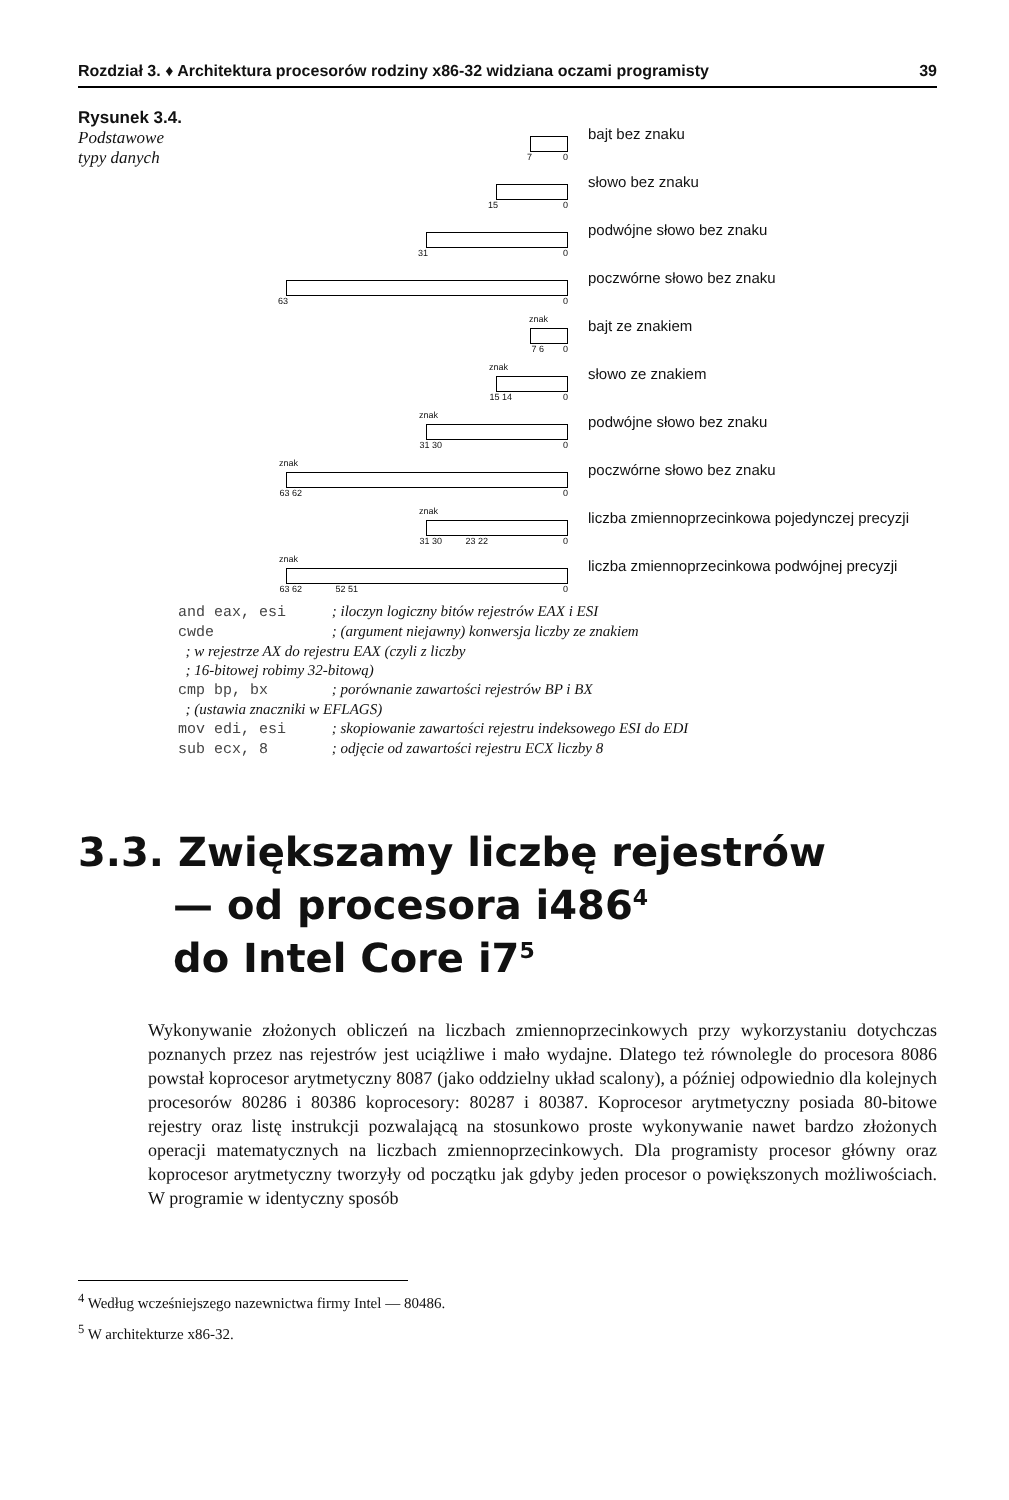Rozdział 3. ♦ Architektura procesorów rodziny x86-32 widziana oczami programisty 39
Rysunek 3.4.
Podstawowe
typy danych
7 0
bajt bez znaku
15 0
słowo bez znaku
31 0
podwójne słowo bez znaku
63 0
poczwórne słowo bez znaku
znak
7 6 0
bajt ze znakiem
znak
15 14 0
słowo ze znakiem
znak
31 30 0
podwójne słowo bez znaku
znak
63 62 0
poczwórne słowo bez znaku
znak
31 30 23 22 0
liczba zmiennoprzecinkowa pojedynczej precyzji
znak
63 62 52 51 0
liczba zmiennoprzecinkowa podwójnej precyzji
and eax, esi ; iloczyn logiczny bitów rejestrów EAX i ESI
cwde ; (argument niejawny) konwersja liczby ze znakiem
; w rejestrze AX do rejestru EAX (czyli z liczby
; 16-bitowej robimy 32-bitową)
cmp bp, bx ; porównanie zawartości rejestrów BP i BX
; (ustawia znaczniki w EFLAGS)
mov edi, esi ; skopiowanie zawartości rejestru indeksowego ESI do EDI
sub ecx, 8 ; odjęcie od zawartości rejestru ECX liczby 8
3.3. Zwiększamy liczbę rejestrów
— od procesora i486<sup>4</sup>
do Intel Core i7<sup>5</sup>
Wykonywanie złożonych obliczeń na liczbach zmiennoprzecinkowych przy wykorzystaniu dotychczas poznanych przez nas rejestrów jest uciążliwe i mało wydajne. Dlatego też równolegle do procesora 8086 powstał koprocesor arytmetyczny 8087 (jako oddzielny układ scalony), a później odpowiednio dla kolejnych procesorów 80286 i 80386 koprocesory: 80287 i 80387. Koprocesor arytmetyczny posiada 80-bitowe rejestry oraz listę instrukcji pozwalającą na stosunkowo proste wykonywanie nawet bardzo złożonych operacji matematycznych na liczbach zmiennoprzecinkowych. Dla programisty procesor główny oraz koprocesor arytmetyczny tworzyły od początku jak gdyby jeden procesor o powiększonych możliwościach. W programie w identyczny sposób
<sup>4</sup> Według wcześniejszego nazewnictwa firmy Intel — 80486.
<sup>5</sup> W architekturze x86-32.